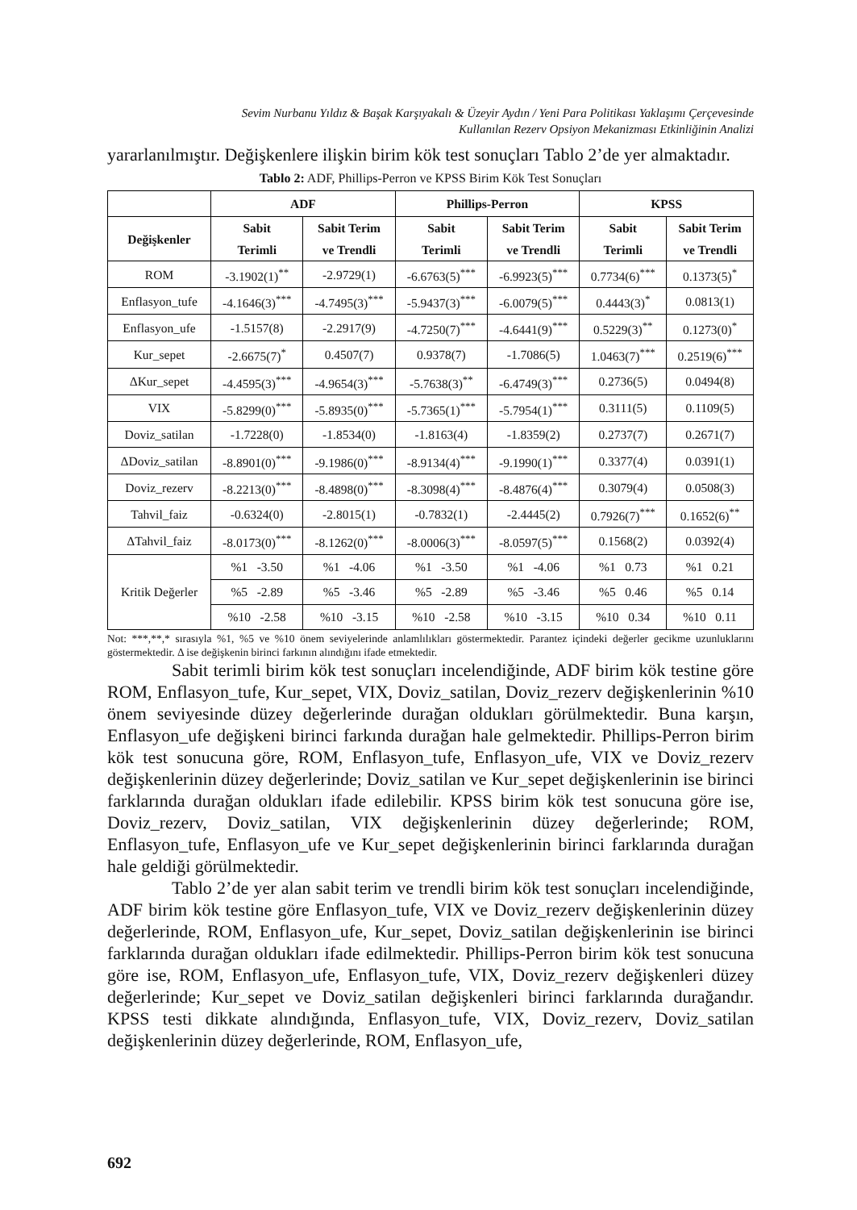Sevim Nurbanu Yıldız & Başak Karşıyakalı & Üzeyir Aydın / Yeni Para Politikası Yaklaşımı Çerçevesinde
Kullanılan Rezerv Opsiyon Mekanizması Etkinliğinin Analizi
yararlanılmıştır. Değişkenlere ilişkin birim kök test sonuçları Tablo 2’de yer almaktadır.
Tablo 2: ADF, Phillips-Perron ve KPSS Birim Kök Test Sonuçları
| | ADF | | Phillips-Perron | | KPSS | |
| --- | --- | --- | --- | --- | --- | --- |
| Değişkenler | Sabit Terimli | Sabit Terim ve Trendli | Sabit Terimli | Sabit Terim ve Trendli | Sabit Terimli | Sabit Terim ve Trendli |
| ROM | -3.1902(1)<sup>**</sup> | -2.9729(1) | -6.6763(5)<sup>***</sup> | -6.9923(5)<sup>***</sup> | 0.7734(6)<sup>***</sup> | 0.1373(5)<sup>*</sup> |
| Enflasyon_tufe | -4.1646(3)<sup>***</sup> | -4.7495(3)<sup>***</sup> | -5.9437(3)<sup>***</sup> | -6.0079(5)<sup>***</sup> | 0.4443(3)<sup>*</sup> | 0.0813(1) |
| Enflasyon_ufe | -1.5157(8) | -2.2917(9) | -4.7250(7)<sup>***</sup> | -4.6441(9)<sup>***</sup> | 0.5229(3)<sup>**</sup> | 0.1273(0)<sup>*</sup> |
| Kur_sepet | -2.6675(7)<sup>*</sup> | 0.4507(7) | 0.9378(7) | -1.7086(5) | 1.0463(7)<sup>***</sup> | 0.2519(6)<sup>***</sup> |
| ΔKur_sepet | -4.4595(3)<sup>***</sup> | -4.9654(3)<sup>***</sup> | -5.7638(3)<sup>**</sup> | -6.4749(3)<sup>***</sup> | 0.2736(5) | 0.0494(8) |
| VIX | -5.8299(0)<sup>***</sup> | -5.8935(0)<sup>***</sup> | -5.7365(1)<sup>***</sup> | -5.7954(1)<sup>***</sup> | 0.3111(5) | 0.1109(5) |
| Doviz_satilan | -1.7228(0) | -1.8534(0) | -1.8163(4) | -1.8359(2) | 0.2737(7) | 0.2671(7) |
| ΔDoviz_satilan | -8.8901(0)<sup>***</sup> | -9.1986(0)<sup>***</sup> | -8.9134(4)<sup>***</sup> | -9.1990(1)<sup>***</sup> | 0.3377(4) | 0.0391(1) |
| Doviz_rezerv | -8.2213(0)<sup>***</sup> | -8.4898(0)<sup>***</sup> | -8.3098(4)<sup>***</sup> | -8.4876(4)<sup>***</sup> | 0.3079(4) | 0.0508(3) |
| Tahvil_faiz | -0.6324(0) | -2.8015(1) | -0.7832(1) | -2.4445(2) | 0.7926(7)<sup>***</sup> | 0.1652(6)<sup>**</sup> |
| ΔTahvil_faiz | -8.0173(0)<sup>***</sup> | -8.1262(0)<sup>***</sup> | -8.0006(3)<sup>***</sup> | -8.0597(5)<sup>***</sup> | 0.1568(2) | 0.0392(4) |
| Kritik Değerler | %1 -3.50 | %1 -4.06 | %1 -3.50 | %1 -4.06 | %1 0.73 | %1 0.21 |
| | %5 -2.89 | %5 -3.46 | %5 -2.89 | %5 -3.46 | %5 0.46 | %5 0.14 |
| | %10 -2.58 | %10 -3.15 | %10 -2.58 | %10 -3.15 | %10 0.34 | %10 0.11 |
Not: ***,**,* sırasıyla %1, %5 ve %10 önem seviyelerinde anlamlılıkları göstermektedir. Parantez içindeki değerler gecikme uzunluklarını göstermektedir. Δ ise değişkenin birinci farkının alındığını ifade etmektedir.
Sabit terimli birim kök test sonuçları incelendiğinde, ADF birim kök testine göre ROM, Enflasyon_tufe, Kur_sepet, VIX, Doviz_satilan, Doviz_rezerv değişkenlerinin %10 önem seviyesinde düzey değerlerinde durağan oldukları görülmektedir. Buna karşın, Enflasyon_ufe değişkeni birinci farkında durağan hale gelmektedir. Phillips-Perron birim kök test sonucuna göre, ROM, Enflasyon_tufe, Enflasyon_ufe, VIX ve Doviz_rezerv değişkenlerinin düzey değerlerinde; Doviz_satilan ve Kur_sepet değişkenlerinin ise birinci farklarında durağan oldukları ifade edilebilir. KPSS birim kök test sonucuna göre ise, Doviz_rezerv, Doviz_satilan, VIX değişkenlerinin düzey değerlerinde; ROM, Enflasyon_tufe, Enflasyon_ufe ve Kur_sepet değişkenlerinin birinci farklarında durağan hale geldiği görülmektedir.
Tablo 2’de yer alan sabit terim ve trendli birim kök test sonuçları incelendiğinde, ADF birim kök testine göre Enflasyon_tufe, VIX ve Doviz_rezerv değişkenlerinin düzey değerlerinde, ROM, Enflasyon_ufe, Kur_sepet, Doviz_satilan değişkenlerinin ise birinci farklarında durağan oldukları ifade edilmektedir. Phillips-Perron birim kök test sonucuna göre ise, ROM, Enflasyon_ufe, Enflasyon_tufe, VIX, Doviz_rezerv değişkenleri düzey değerlerinde; Kur_sepet ve Doviz_satilan değişkenleri birinci farklarında durağandır. KPSS testi dikkate alındığında, Enflasyon_tufe, VIX, Doviz_rezerv, Doviz_satilan değişkenlerinin düzey değerlerinde, ROM, Enflasyon_ufe,
692